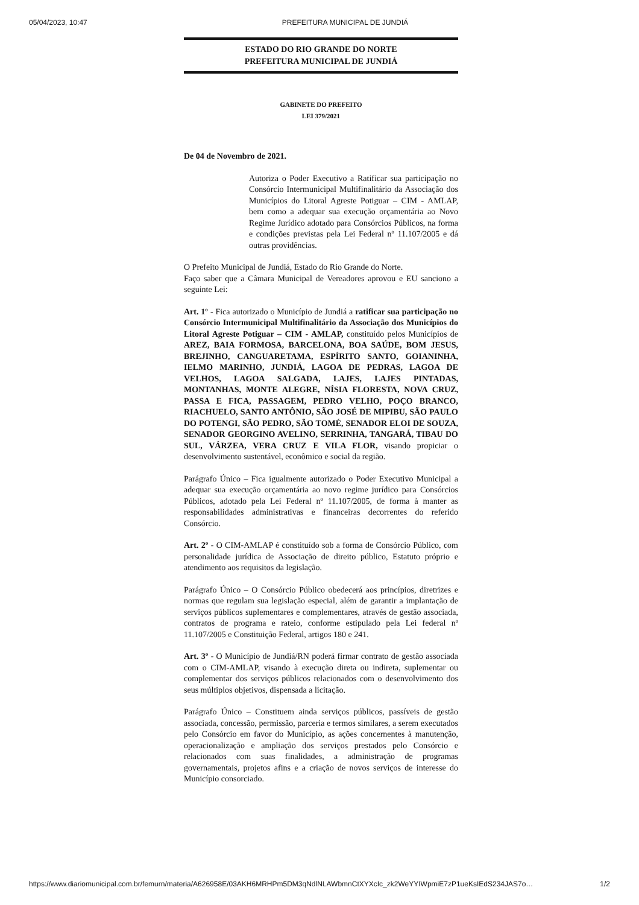05/04/2023, 10:47 PREFEITURA MUNICIPAL DE JUNDIÁ
ESTADO DO RIO GRANDE DO NORTE
PREFEITURA MUNICIPAL DE JUNDIÁ
GABINETE DO PREFEITO
LEI 379/2021
De 04 de Novembro de 2021.
Autoriza o Poder Executivo a Ratificar sua participação no Consórcio Intermunicipal Multifinalitário da Associação dos Municípios do Litoral Agreste Potiguar – CIM - AMLAP, bem como a adequar sua execução orçamentária ao Novo Regime Jurídico adotado para Consórcios Públicos, na forma e condições previstas pela Lei Federal nº 11.107/2005 e dá outras providências.
O Prefeito Municipal de Jundiá, Estado do Rio Grande do Norte.
Faço saber que a Câmara Municipal de Vereadores aprovou e EU sanciono a seguinte Lei:
Art. 1º - Fica autorizado o Município de Jundiá a ratificar sua participação no Consórcio Intermunicipal Multifinalitário da Associação dos Municípios do Litoral Agreste Potiguar – CIM - AMLAP, constituído pelos Municípios de AREZ, BAIA FORMOSA, BARCELONA, BOA SAÚDE, BOM JESUS, BREJINHO, CANGUARETAMA, ESPÍRITO SANTO, GOIANINHA, IELMO MARINHO, JUNDIÁ, LAGOA DE PEDRAS, LAGOA DE VELHOS, LAGOA SALGADA, LAJES, LAJES PINTADAS, MONTANHAS, MONTE ALEGRE, NÍSIA FLORESTA, NOVA CRUZ, PASSA E FICA, PASSAGEM, PEDRO VELHO, POÇO BRANCO, RIACHUELO, SANTO ANTÔNIO, SÃO JOSÉ DE MIPIBU, SÃO PAULO DO POTENGI, SÃO PEDRO, SÃO TOMÉ, SENADOR ELOI DE SOUZA, SENADOR GEORGINO AVELINO, SERRINHA, TANGARÁ, TIBAU DO SUL, VÁRZEA, VERA CRUZ E VILA FLOR, visando propiciar o desenvolvimento sustentável, econômico e social da região.
Parágrafo Único – Fica igualmente autorizado o Poder Executivo Municipal a adequar sua execução orçamentária ao novo regime jurídico para Consórcios Públicos, adotado pela Lei Federal nº 11.107/2005, de forma à manter as responsabilidades administrativas e financeiras decorrentes do referido Consórcio.
Art. 2º - O CIM-AMLAP é constituído sob a forma de Consórcio Público, com personalidade jurídica de Associação de direito público, Estatuto próprio e atendimento aos requisitos da legislação.
Parágrafo Único – O Consórcio Público obedecerá aos princípios, diretrizes e normas que regulam sua legislação especial, além de garantir a implantação de serviços públicos suplementares e complementares, através de gestão associada, contratos de programa e rateio, conforme estipulado pela Lei federal nº 11.107/2005 e Constituição Federal, artigos 180 e 241.
Art. 3º - O Município de Jundiá/RN poderá firmar contrato de gestão associada com o CIM-AMLAP, visando à execução direta ou indireta, suplementar ou complementar dos serviços públicos relacionados com o desenvolvimento dos seus múltiplos objetivos, dispensada a licitação.
Parágrafo Único – Constituem ainda serviços públicos, passíveis de gestão associada, concessão, permissão, parceria e termos similares, a serem executados pelo Consórcio em favor do Município, as ações concernentes à manutenção, operacionalização e ampliação dos serviços prestados pelo Consórcio e relacionados com suas finalidades, a administração de programas governamentais, projetos afins e a criação de novos serviços de interesse do Município consorciado.
https://www.diariomunicipal.com.br/femurn/materia/A626958E/03AKH6MRHPm5DM3qNdlNLAWbmnCtXYXcIc_zk2WeYYIWpmiE7zP1ueKsIEdS234JAS7o… 1/2